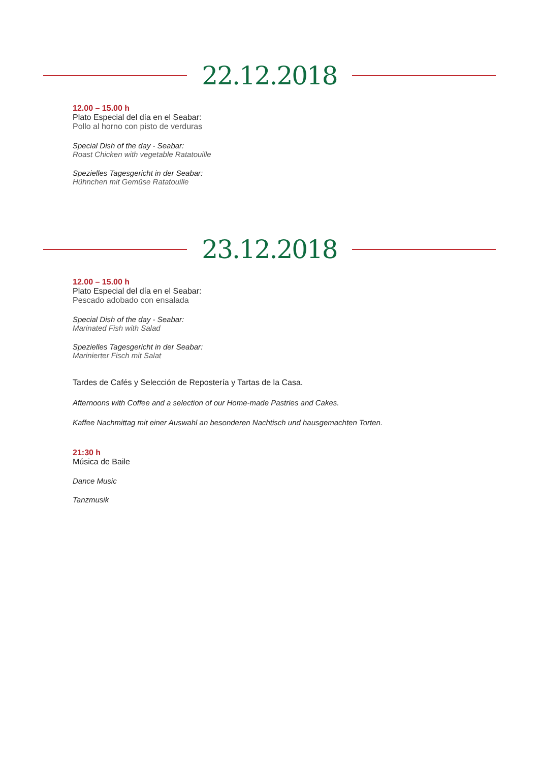22.12.2018
12.00 – 15.00 h
Plato Especial del día en el Seabar:
Pollo al horno con pisto de verduras
Special Dish of the day - Seabar:
Roast Chicken with vegetable Ratatouille
Spezielles Tagesgericht in der Seabar:
Hühnchen mit Gemüse Ratatouille
23.12.2018
12.00 – 15.00 h
Plato Especial del día en el Seabar:
Pescado adobado con ensalada
Special Dish of the day - Seabar:
Marinated Fish with Salad
Spezielles Tagesgericht in der Seabar:
Marinierter Fisch mit Salat
Tardes de Cafés y Selección de Repostería y Tartas de la Casa.
Afternoons with Coffee and a selection of our Home-made Pastries and Cakes.
Kaffee Nachmittag mit einer Auswahl an besonderen Nachtisch und hausgemachten Torten.
21:30 h
Música de Baile
Dance Music
Tanzmusik